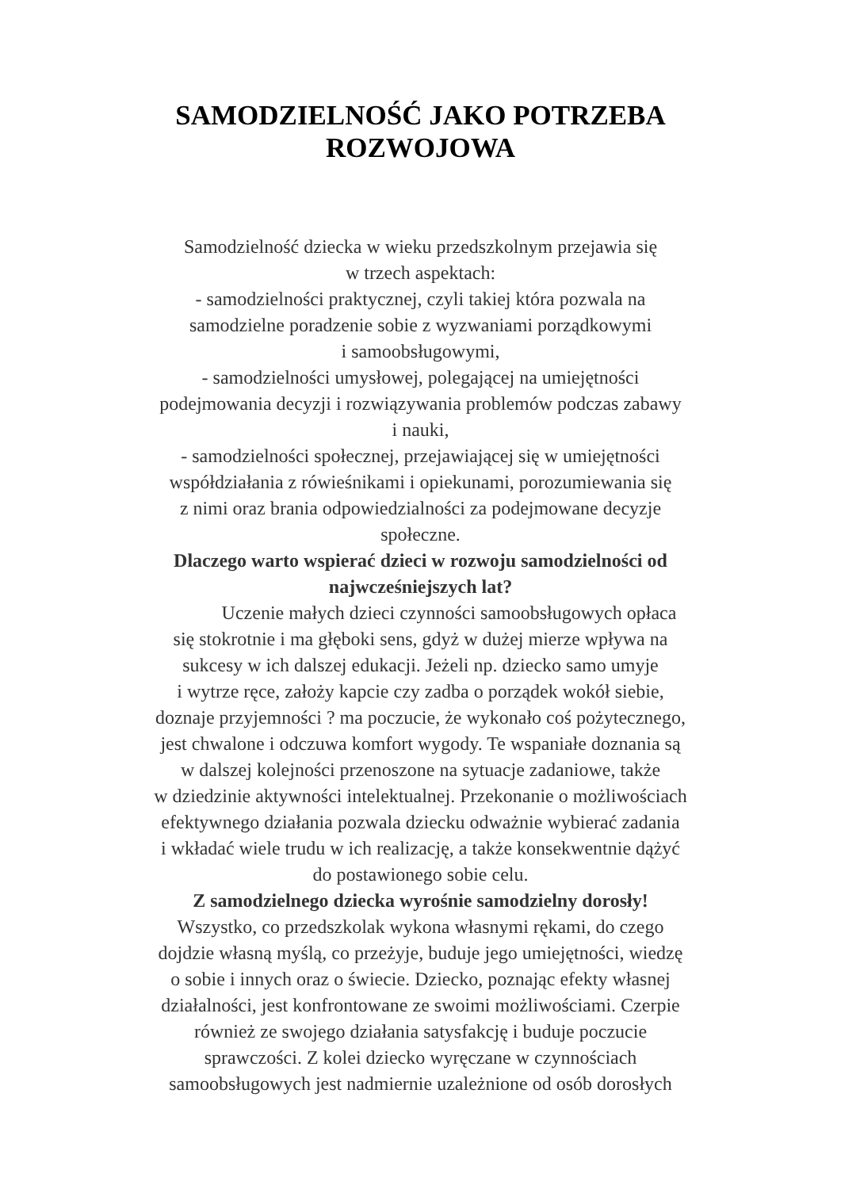SAMODZIELNOŚĆ JAKO POTRZEBA
ROZWOJOWA
Samodzielność dziecka w wieku przedszkolnym przejawia się
w trzech aspektach:
- samodzielności praktycznej, czyli takiej która pozwala na
samodzielne poradzenie sobie z wyzwaniami porządkowymi
i samoobsługowymi,
- samodzielności umysłowej, polegającej na umiejętności
podejmowania decyzji i rozwiązywania problemów podczas zabawy
i nauki,
- samodzielności społecznej, przejawiającej się w umiejętności
współdziałania z rówieśnikami i opiekunami, porozumiewania się
z nimi oraz brania odpowiedzialności za podejmowane decyzje
społeczne.
Dlaczego warto wspierać dzieci w rozwoju samodzielności od
najwcześniejszych lat?
Uczenie małych dzieci czynności samoobsługowych opłaca
się stokrotnie i ma głęboki sens, gdyż w dużej mierze wpływa na
sukcesy w ich dalszej edukacji. Jeżeli np. dziecko samo umyje
i wytrze ręce, założy kapcie czy zadba o porządek wokół siebie,
doznaje przyjemności ? ma poczucie, że wykonało coś pożytecznego,
jest chwalone i odczuwa komfort wygody. Te wspaniałe doznania są
w dalszej kolejności przenoszone na sytuacje zadaniowe, także
w dziedzinie aktywności intelektualnej. Przekonanie o możliwościach
efektywnego działania pozwala dziecku odważnie wybierać zadania
i wkładać wiele trudu w ich realizację, a także konsekwentnie dążyć
do postawionego sobie celu.
Z samodzielnego dziecka wyrośnie samodzielny dorosły!
Wszystko, co przedszkolak wykona własnymi rękami, do czego
dojdzie własną myślą, co przeżyje, buduje jego umiejętności, wiedzę
o sobie i innych oraz o świecie. Dziecko, poznając efekty własnej
działalności, jest konfrontowane ze swoimi możliwościami. Czerpie
również ze swojego działania satysfakcję i buduje poczucie
sprawczości. Z kolei dziecko wyręczane w czynnościach
samoobsługowych jest nadmiernie uzależnione od osób dorosłych